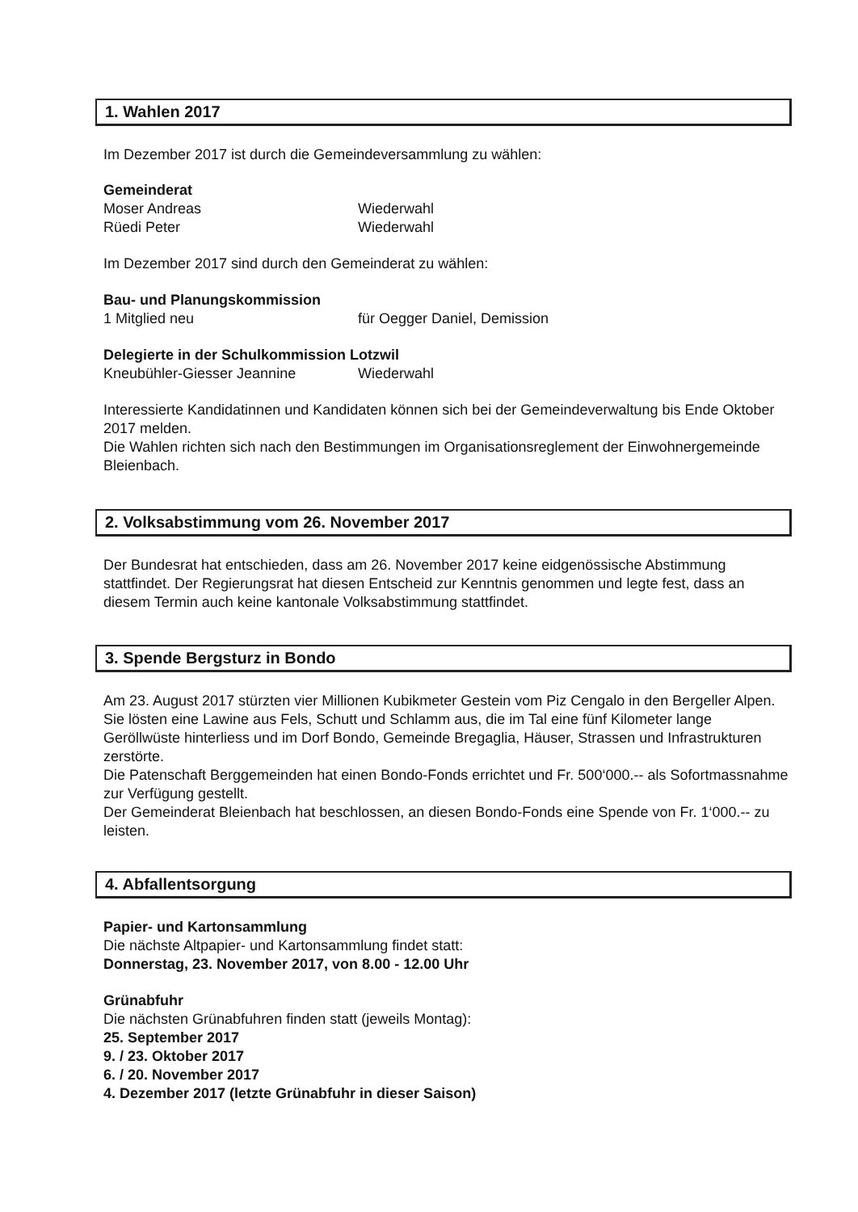1. Wahlen 2017
Im Dezember 2017 ist durch die Gemeindeversammlung zu wählen:
Gemeinderat
Moser Andreas Wiederwahl
Rüedi Peter Wiederwahl
Im Dezember 2017 sind durch den Gemeinderat zu wählen:
Bau- und Planungskommission
1 Mitglied neu für Oegger Daniel, Demission
Delegierte in der Schulkommission Lotzwil
Kneubühler-Giesser Jeannine Wiederwahl
Interessierte Kandidatinnen und Kandidaten können sich bei der Gemeindeverwaltung bis Ende Oktober 2017 melden.
Die Wahlen richten sich nach den Bestimmungen im Organisationsreglement der Einwohnergemeinde Bleienbach.
2. Volksabstimmung vom 26. November 2017
Der Bundesrat hat entschieden, dass am 26. November 2017 keine eidgenössische Abstimmung stattfindet. Der Regierungsrat hat diesen Entscheid zur Kenntnis genommen und legte fest, dass an diesem Termin auch keine kantonale Volksabstimmung stattfindet.
3. Spende Bergsturz in Bondo
Am 23. August 2017 stürzten vier Millionen Kubikmeter Gestein vom Piz Cengalo in den Bergeller Alpen. Sie lösten eine Lawine aus Fels, Schutt und Schlamm aus, die im Tal eine fünf Kilometer lange Geröllwüste hinterliess und im Dorf Bondo, Gemeinde Bregaglia, Häuser, Strassen und Infrastrukturen zerstörte.
Die Patenschaft Berggemeinden hat einen Bondo-Fonds errichtet und Fr. 500‘000.-- als Sofortmassnahme zur Verfügung gestellt.
Der Gemeinderat Bleienbach hat beschlossen, an diesen Bondo-Fonds eine Spende von Fr. 1‘000.-- zu leisten.
4. Abfallentsorgung
Papier- und Kartonsammlung
Die nächste Altpapier- und Kartonsammlung findet statt:
Donnerstag, 23. November 2017, von 8.00 - 12.00 Uhr
Grünabfuhr
Die nächsten Grünabfuhren finden statt (jeweils Montag):
25. September 2017
9. / 23. Oktober 2017
6. / 20. November 2017
4. Dezember 2017 (letzte Grünabfuhr in dieser Saison)